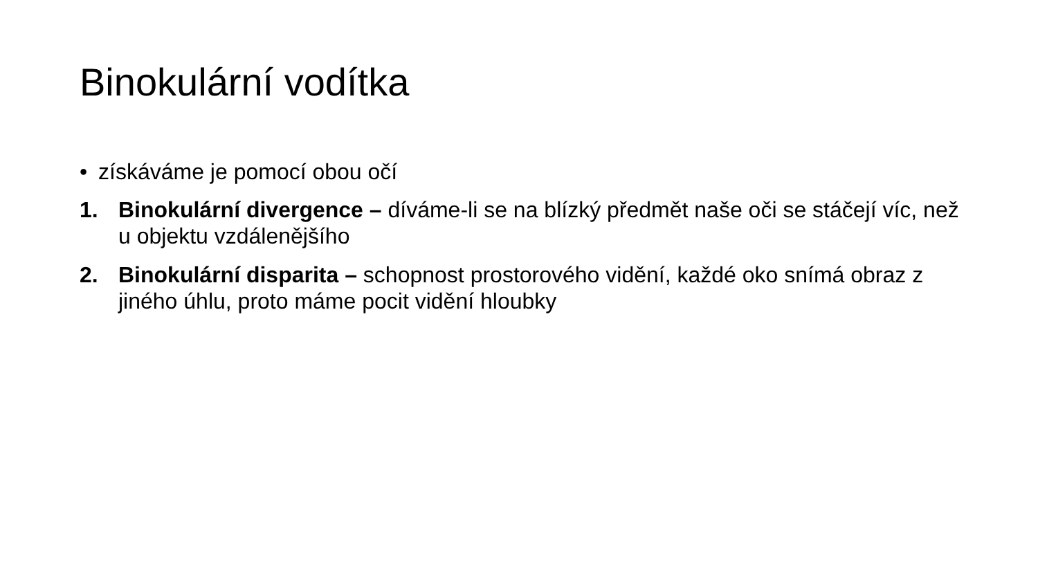Binokulární vodítka
• získáváme je pomocí obou očí
1. Binokulární divergence – díváme-li se na blízký předmět naše oči se stáčejí víc, než u objektu vzdálenějšího
2. Binokulární disparita – schopnost prostorového vidění, každé oko snímá obraz z jiného úhlu, proto máme pocit vidění hloubky